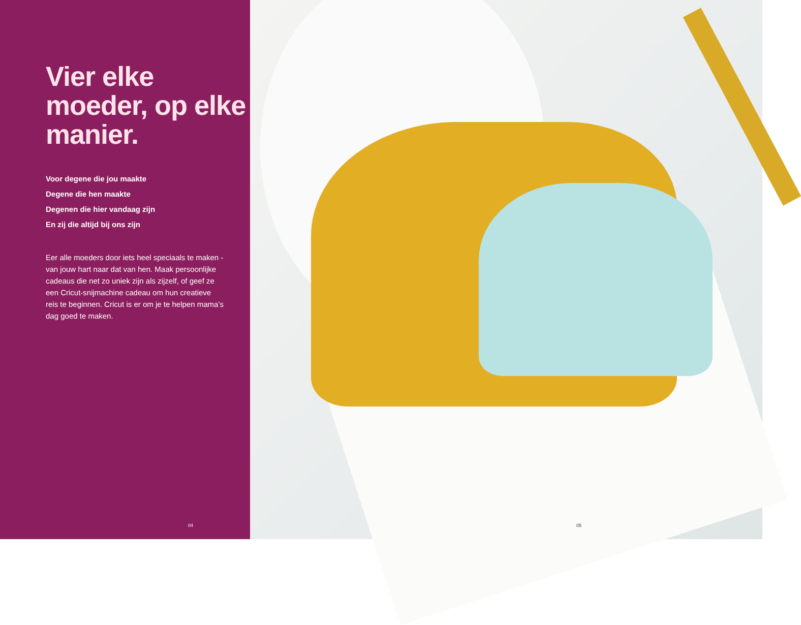Vier elke moeder, op elke manier.
Voor degene die jou maakte
Degene die hen maakte
Degenen die hier vandaag zijn
En zij die altijd bij ons zijn
Eer alle moeders door iets heel speciaals te maken - van jouw hart naar dat van hen. Maak persoonlijke cadeaus die net zo uniek zijn als zijzelf, of geef ze een Cricut-snijmachine cadeau om hun creatieve reis te beginnen. Cricut is er om je te helpen mama’s dag goed te maken.
04
05